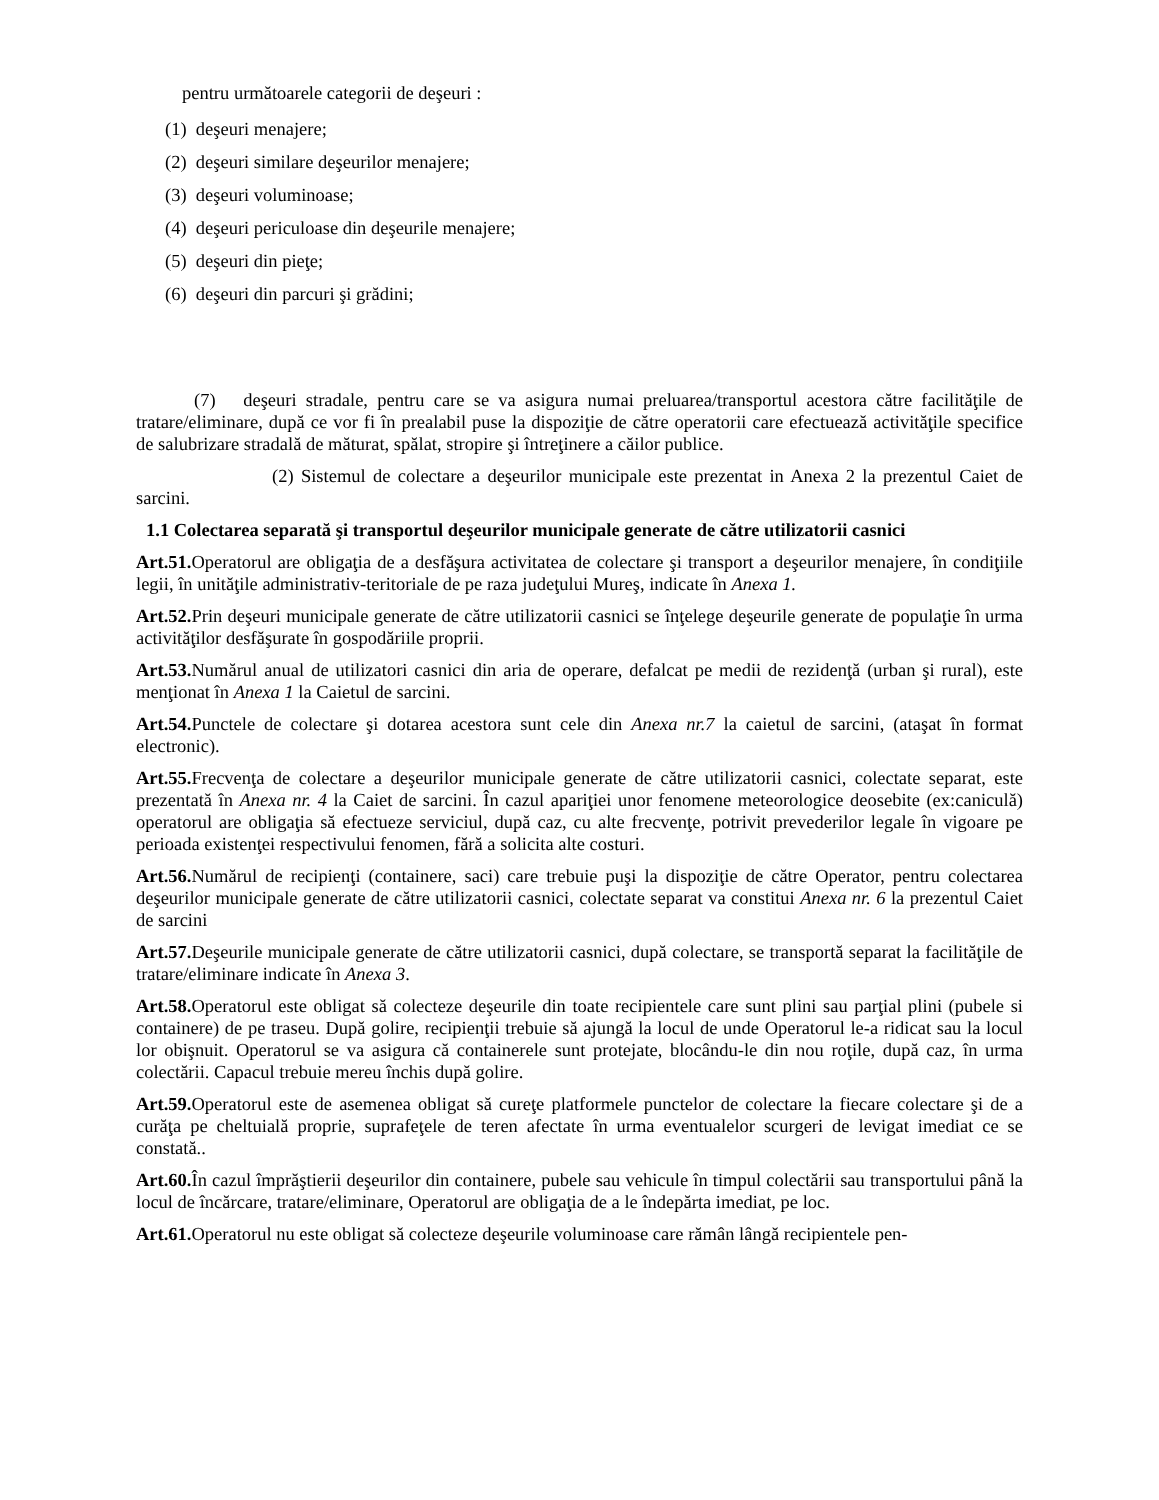pentru următoarele categorii de deşeuri :
(1) deşeuri menajere;
(2) deşeuri similare deşeurilor menajere;
(3) deşeuri voluminoase;
(4) deşeuri periculoase din deşeurile menajere;
(5) deşeuri din pieţe;
(6) deşeuri din parcuri şi grădini;
(7) deşeuri stradale, pentru care se va asigura numai preluarea/transportul acestora către facilităţile de tratare/eliminare, după ce vor fi în prealabil puse la dispoziţie de către operatorii care efectuează activităţile specifice de salubrizare stradală de măturat, spălat, stropire şi întreţinere a căilor publice.
(2) Sistemul de colectare a deşeurilor municipale este prezentat in Anexa 2 la prezentul Caiet de sarcini.
1.1 Colectarea separată şi transportul deşeurilor municipale generate de către utilizatorii casnici
Art.51. Operatorul are obligaţia de a desfăşura activitatea de colectare şi transport a deşeurilor menajere, în condiţiile legii, în unităţile administrativ-teritoriale de pe raza judeţului Mureş, indicate în Anexa 1.
Art.52. Prin deşeuri municipale generate de către utilizatorii casnici se înţelege deşeurile generate de populaţie în urma activităţilor desfăşurate în gospodăriile proprii.
Art.53. Numărul anual de utilizatori casnici din aria de operare, defalcat pe medii de rezidenţă (urban şi rural), este menţionat în Anexa 1 la Caietul de sarcini.
Art.54. Punctele de colectare şi dotarea acestora sunt cele din Anexa nr.7 la caietul de sarcini, (ataşat în format electronic).
Art.55. Frecvenţa de colectare a deşeurilor municipale generate de către utilizatorii casnici, colectate separat, este prezentată în Anexa nr. 4 la Caiet de sarcini. În cazul apariţiei unor fenomene meteorologice deosebite (ex:caniculă) operatorul are obligaţia să efectueze serviciul, după caz, cu alte frecvenţe, potrivit prevederilor legale în vigoare pe perioada existenţei respectivului fenomen, fără a solicita alte costuri.
Art.56. Numărul de recipienţi (containere, saci) care trebuie puşi la dispoziţie de către Operator, pentru colectarea deşeurilor municipale generate de către utilizatorii casnici, colectate separat va constitui Anexa nr. 6 la prezentul Caiet de sarcini
Art.57. Deşeurile municipale generate de către utilizatorii casnici, după colectare, se transportă separat la facilităţile de tratare/eliminare indicate în Anexa 3.
Art.58. Operatorul este obligat să colecteze deşeurile din toate recipientele care sunt plini sau parţial plini (pubele si containere) de pe traseu. După golire, recipienţii trebuie să ajungă la locul de unde Operatorul le-a ridicat sau la locul lor obişnuit. Operatorul se va asigura că containerele sunt protejate, blocându-le din nou roţile, după caz, în urma colectării. Capacul trebuie mereu închis după golire.
Art.59. Operatorul este de asemenea obligat să cureţe platformele punctelor de colectare la fiecare colectare şi de a curăţa pe cheltuială proprie, suprafeţele de teren afectate în urma eventualelor scurgeri de levigat imediat ce se constată..
Art.60. În cazul împrăştierii deşeurilor din containere, pubele sau vehicule în timpul colectării sau transportului până la locul de încărcare, tratare/eliminare, Operatorul are obligaţia de a le îndepărta imediat, pe loc.
Art.61. Operatorul nu este obligat să colecteze deşeurile voluminoase care rămân lângă recipientele pen-